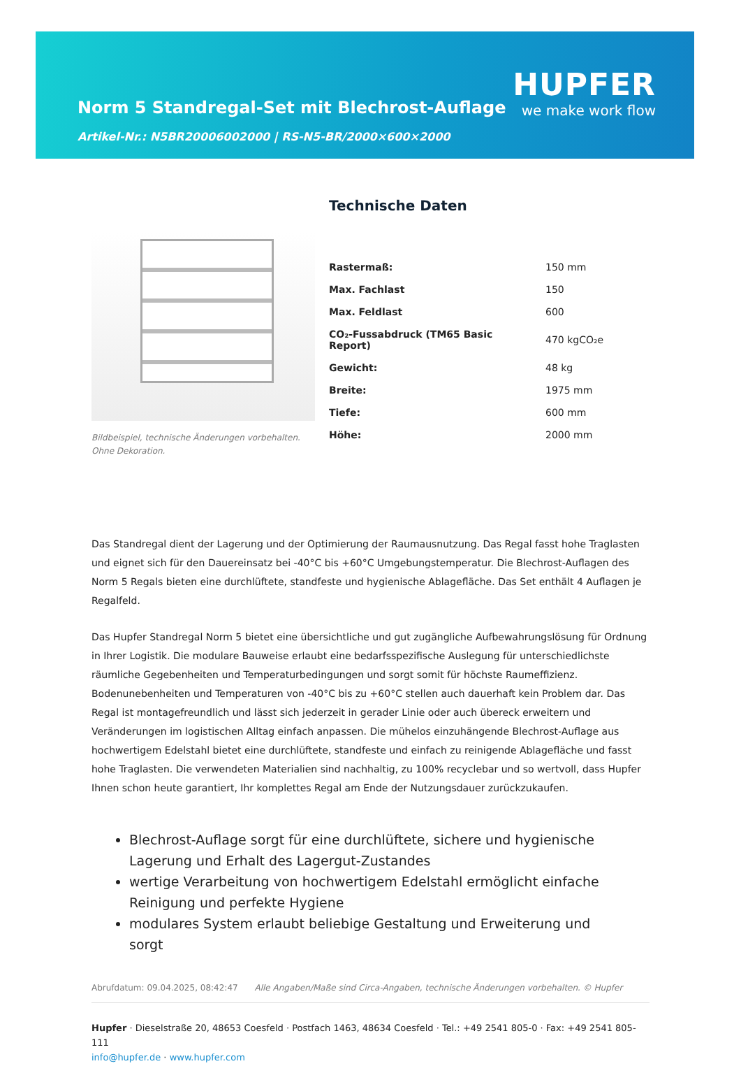Norm 5 Standregal-Set mit Blechrost-Auflage
Artikel-Nr.: N5BR20006002000 | RS-N5-BR/2000×600×2000
HUPFER
we make work flow
Bildbeispiel, technische Änderungen vorbehalten.
Ohne Dekoration.
Technische Daten
| Rastermaß: | 150 mm |
| Max. Fachlast | 150 |
| Max. Feldlast | 600 |
| CO₂-Fussabdruck (TM65 Basic Report) | 470 kgCO₂e |
| Gewicht: | 48 kg |
| Breite: | 1975 mm |
| Tiefe: | 600 mm |
| Höhe: | 2000 mm |
Das Standregal dient der Lagerung und der Optimierung der Raumausnutzung. Das Regal fasst hohe Traglasten und eignet sich für den Dauereinsatz bei -40°C bis +60°C Umgebungstemperatur. Die Blechrost-Auflagen des Norm 5 Regals bieten eine durchlüftete, standfeste und hygienische Ablagefläche. Das Set enthält 4 Auflagen je Regalfeld.
Das Hupfer Standregal Norm 5 bietet eine übersichtliche und gut zugängliche Aufbewahrungslösung für Ordnung in Ihrer Logistik. Die modulare Bauweise erlaubt eine bedarfsspezifische Auslegung für unterschiedlichste räumliche Gegebenheiten und Temperaturbedingungen und sorgt somit für höchste Raumeffizienz. Bodenunebenheiten und Temperaturen von -40°C bis zu +60°C stellen auch dauerhaft kein Problem dar. Das Regal ist montagefreundlich und lässt sich jederzeit in gerader Linie oder auch übereck erweitern und Veränderungen im logistischen Alltag einfach anpassen. Die mühelos einzuhängende Blechrost-Auflage aus hochwertigem Edelstahl bietet eine durchlüftete, standfeste und einfach zu reinigende Ablagefläche und fasst hohe Traglasten. Die verwendeten Materialien sind nachhaltig, zu 100% recyclebar und so wertvoll, dass Hupfer Ihnen schon heute garantiert, Ihr komplettes Regal am Ende der Nutzungsdauer zurückzukaufen.
Blechrost-Auflage sorgt für eine durchlüftete, sichere und hygienische Lagerung und Erhalt des Lagergut-Zustandes
wertige Verarbeitung von hochwertigem Edelstahl ermöglicht einfache Reinigung und perfekte Hygiene
modulares System erlaubt beliebige Gestaltung und Erweiterung und sorgt
Abrufdatum: 09.04.2025, 08:42:47 Alle Angaben/Maße sind Circa-Angaben, technische Änderungen vorbehalten. © Hupfer
Hupfer · Dieselstraße 20, 48653 Coesfeld · Postfach 1463, 48634 Coesfeld · Tel.: +49 2541 805-0 · Fax: +49 2541 805-111
info@hupfer.de · www.hupfer.com